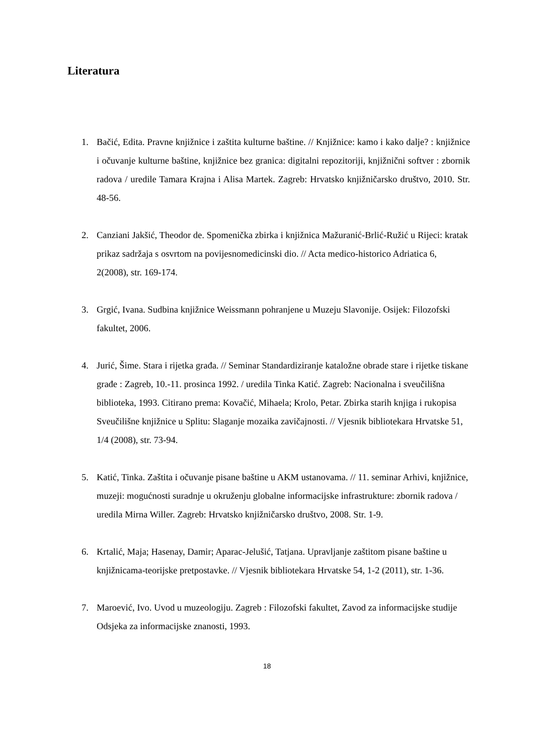Literatura
1. Bačić, Edita. Pravne knjižnice i zaštita kulturne baštine. // Knjižnice: kamo i kako dalje? : knjižnice i očuvanje kulturne baštine, knjižnice bez granica: digitalni repozitoriji, knjižnični softver : zbornik radova / uredile Tamara Krajna i Alisa Martek. Zagreb: Hrvatsko knjižničarsko društvo, 2010. Str. 48-56.
2. Canziani Jakšić, Theodor de. Spomenička zbirka i knjižnica Mažuranić-Brlić-Ružić u Rijeci: kratak prikaz sadržaja s osvrtom na povijesnomedicinski dio. // Acta medico-historico Adriatica 6, 2(2008), str. 169-174.
3. Grgić, Ivana. Sudbina knjižnice Weissmann pohranjene u Muzeju Slavonije. Osijek: Filozofski fakultet, 2006.
4. Jurić, Šime. Stara i rijetka građa. // Seminar Standardiziranje kataložne obrade stare i rijetke tiskane građe : Zagreb, 10.-11. prosinca 1992. / uredila Tinka Katić. Zagreb: Nacionalna i sveučilišna biblioteka, 1993. Citirano prema: Kovačić, Mihaela; Krolo, Petar. Zbirka starih knjiga i rukopisa Sveučilišne knjižnice u Splitu: Slaganje mozaika zavičajnosti. // Vjesnik bibliotekara Hrvatske 51, 1/4 (2008), str. 73-94.
5. Katić, Tinka. Zaštita i očuvanje pisane baštine u AKM ustanovama. // 11. seminar Arhivi, knjižnice, muzeji: mogućnosti suradnje u okruženju globalne informacijske infrastrukture: zbornik radova / uredila Mirna Willer. Zagreb: Hrvatsko knjižničarsko društvo, 2008. Str. 1-9.
6. Krtalić, Maja; Hasenay, Damir; Aparac-Jelušić, Tatjana. Upravljanje zaštitom pisane baštine u knjižnicama-teorijske pretpostavke. // Vjesnik bibliotekara Hrvatske 54, 1-2 (2011), str. 1-36.
7. Maroević, Ivo. Uvod u muzeologiju. Zagreb : Filozofski fakultet, Zavod za informacijske studije Odsjeka za informacijske znanosti, 1993.
18